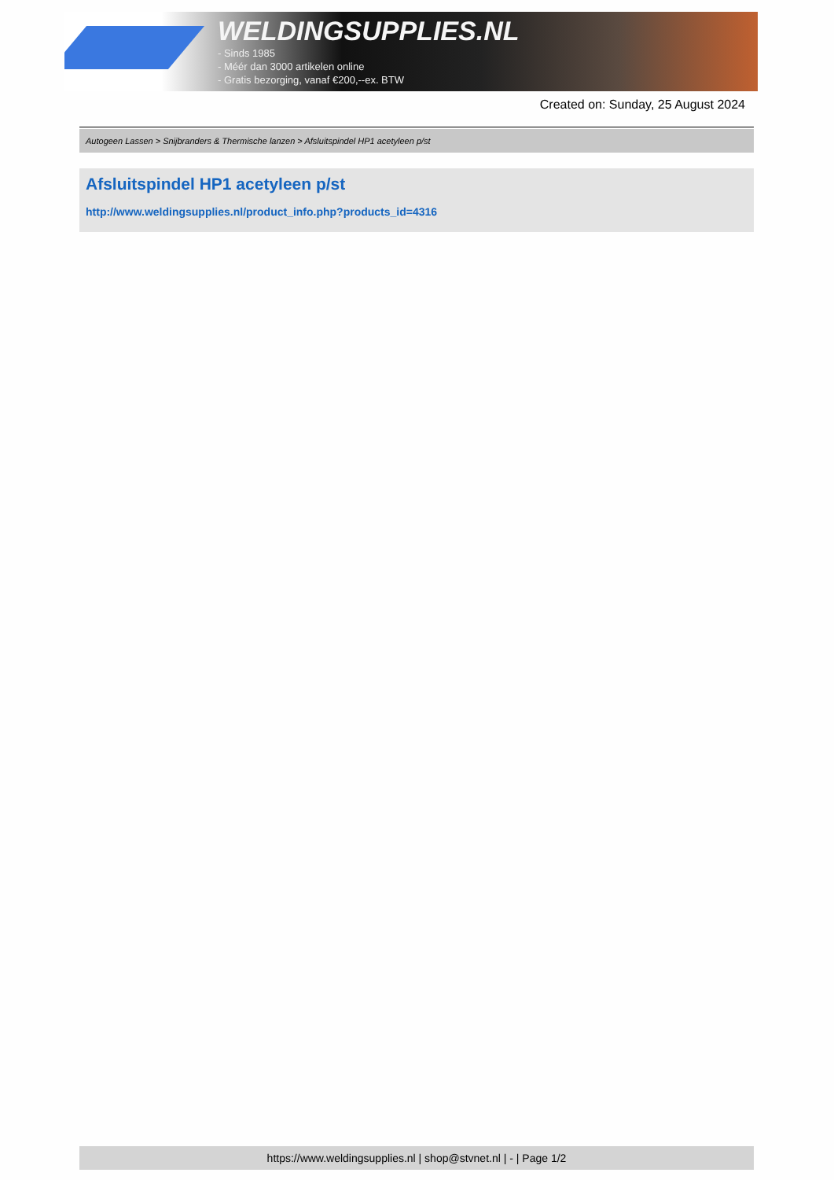WELDINGSUPPLIES.NL
- Sinds 1985
- Méér dan 3000 artikelen online
- Gratis bezorging, vanaf €200,--ex. BTW
Created on: Sunday, 25 August 2024
Autogeen Lassen > Snijbranders & Thermische lanzen > Afsluitspindel HP1 acetyleen p/st
Afsluitspindel HP1 acetyleen p/st
http://www.weldingsupplies.nl/product_info.php?products_id=4316
https://www.weldingsupplies.nl | shop@stvnet.nl | - | Page 1/2